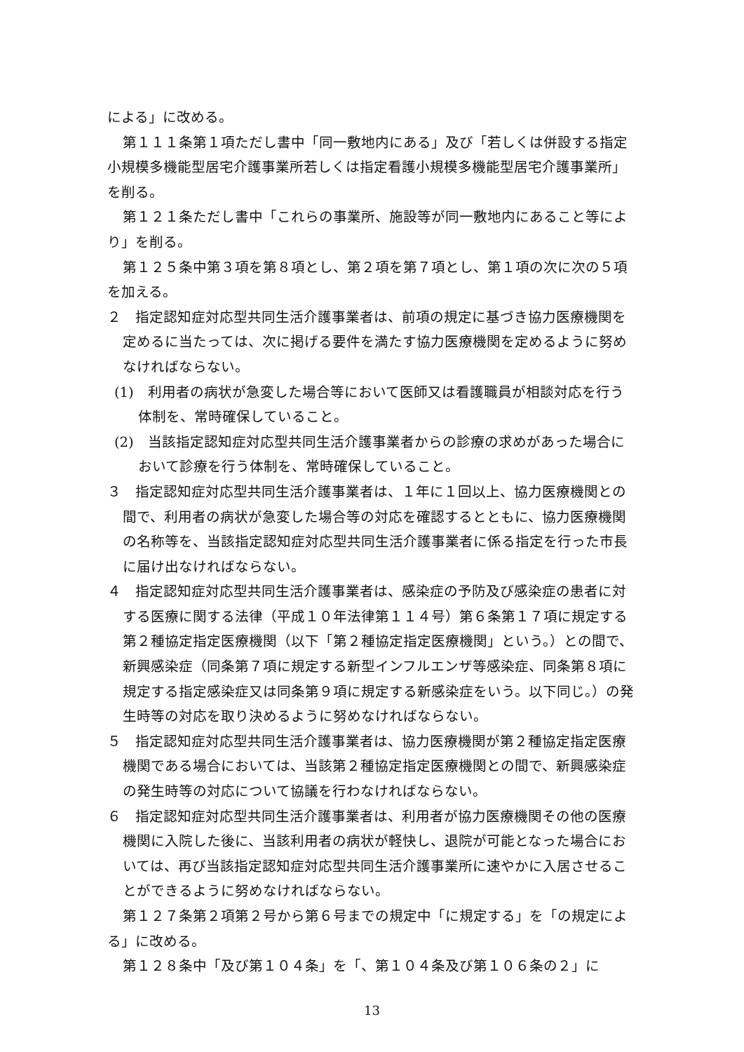による」に改める。
第１１１条第１項ただし書中「同一敷地内にある」及び「若しくは併設する指定小規模多機能型居宅介護事業所若しくは指定看護小規模多機能型居宅介護事業所」を削る。
第１２１条ただし書中「これらの事業所、施設等が同一敷地内にあること等により」を削る。
第１２５条中第３項を第８項とし、第２項を第７項とし、第１項の次に次の５項を加える。
２　指定認知症対応型共同生活介護事業者は、前項の規定に基づき協力医療機関を定めるに当たっては、次に掲げる要件を満たす協力医療機関を定めるように努めなければならない。
(1)　利用者の病状が急変した場合等において医師又は看護職員が相談対応を行う体制を、常時確保していること。
(2)　当該指定認知症対応型共同生活介護事業者からの診療の求めがあった場合において診療を行う体制を、常時確保していること。
３　指定認知症対応型共同生活介護事業者は、１年に１回以上、協力医療機関との間で、利用者の病状が急変した場合等の対応を確認するとともに、協力医療機関の名称等を、当該指定認知症対応型共同生活介護事業者に係る指定を行った市長に届け出なければならない。
４　指定認知症対応型共同生活介護事業者は、感染症の予防及び感染症の患者に対する医療に関する法律（平成１０年法律第１１４号）第６条第１７項に規定する第２種協定指定医療機関（以下「第２種協定指定医療機関」という。）との間で、新興感染症（同条第７項に規定する新型インフルエンザ等感染症、同条第８項に規定する指定感染症又は同条第９項に規定する新感染症をいう。以下同じ。）の発生時等の対応を取り決めるように努めなければならない。
５　指定認知症対応型共同生活介護事業者は、協力医療機関が第２種協定指定医療機関である場合においては、当該第２種協定指定医療機関との間で、新興感染症の発生時等の対応について協議を行わなければならない。
６　指定認知症対応型共同生活介護事業者は、利用者が協力医療機関その他の医療機関に入院した後に、当該利用者の病状が軽快し、退院が可能となった場合においては、再び当該指定認知症対応型共同生活介護事業所に速やかに入居させることができるように努めなければならない。
第１２７条第２項第２号から第６号までの規定中「に規定する」を「の規定による」に改める。
第１２８条中「及び第１０４条」を「、第１０４条及び第１０６条の２」に
13